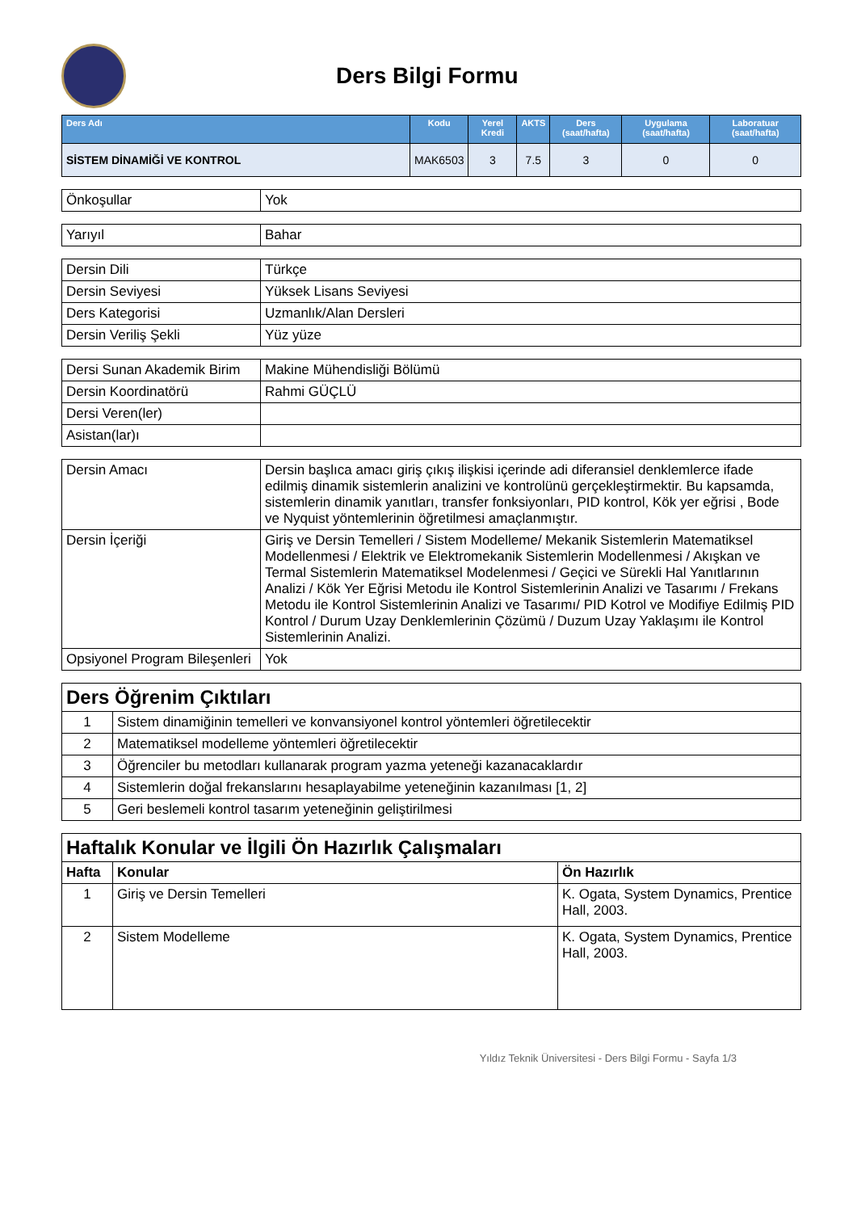Ders Bilgi Formu
| Ders Adı | Kodu | Yerel Kredi | AKTS | Ders (saat/hafta) | Uygulama (saat/hafta) | Laboratuar (saat/hafta) |
| --- | --- | --- | --- | --- | --- | --- |
| SİSTEM DİNAMİĞİ VE KONTROL | MAK6503 | 3 | 7.5 | 3 | 0 | 0 |
| Önkoşullar | Yok |
| Yarıyıl | Bahar |
| Dersin Dili | Türkçe |
| Dersin Seviyesi | Yüksek Lisans Seviyesi |
| Ders Kategorisi | Uzmanlık/Alan Dersleri |
| Dersin Veriliş Şekli | Yüz yüze |
| Dersi Sunan Akademik Birim | Makine Mühendisliği Bölümü |
| Dersin Koordinatörü | Rahmi GÜÇLÜ |
| Dersi Veren(ler) | |
| Asistan(lar)ı | |
| Dersin Amacı | Dersin başlıca amacı giriş çıkış ilişkisi içerinde adi diferansiel denklemlerce ifade edilmiş dinamik sistemlerin analizini ve kontrolünü gerçekleştirmektir. Bu kapsamda, sistemlerin dinamik yanıtları, transfer fonksiyonları, PID kontrol, Kök yer eğrisi , Bode ve Nyquist yöntemlerinin öğretilmesi amaçlanmıştır. |
| Dersin İçeriği | Giriş ve Dersin Temelleri / Sistem Modelleme/ Mekanik Sistemlerin Matematiksel Modellenmesi / Elektrik ve Elektromekanik Sistemlerin Modellenmesi / Akışkan ve Termal Sistemlerin Matematiksel Modelenmesi / Geçici ve Sürekli Hal Yanıtlarının Analizi / Kök Yer Eğrisi Metodu ile Kontrol Sistemlerinin Analizi ve Tasarımı / Frekans Metodu ile Kontrol Sistemlerinin Analizi ve Tasarımı/ PID Kotrol ve Modifiye Edilmiş PID Kontrol / Durum Uzay Denklemlerinin Çözümü / Duzum Uzay Yaklaşımı ile Kontrol Sistemlerinin Analizi. |
| Opsiyonel Program Bileşenleri | Yok |
| Ders Öğrenim Çıktıları | |
| 1 | Sistem dinamiğinin temelleri ve konvansiyonel kontrol yöntemleri öğretilecektir |
| 2 | Matematiksel modelleme yöntemleri öğretilecektir |
| 3 | Öğrenciler bu metodları kullanarak program yazma yeteneği kazanacaklardır |
| 4 | Sistemlerin doğal frekanslarını hesaplayabilme yeteneğinin kazanılması [1, 2] |
| 5 | Geri beslemeli kontrol tasarım yeteneğinin geliştirilmesi |
| Haftalık Konular ve İlgili Ön Hazırlık Çalışmaları | | |
| Hafta | Konular | Ön Hazırlık |
| 1 | Giriş ve Dersin Temelleri | K. Ogata, System Dynamics, Prentice Hall, 2003. |
| 2 | Sistem Modelleme | K. Ogata, System Dynamics, Prentice Hall, 2003. |
Yıldız Teknik Üniversitesi - Ders Bilgi Formu - Sayfa 1/3